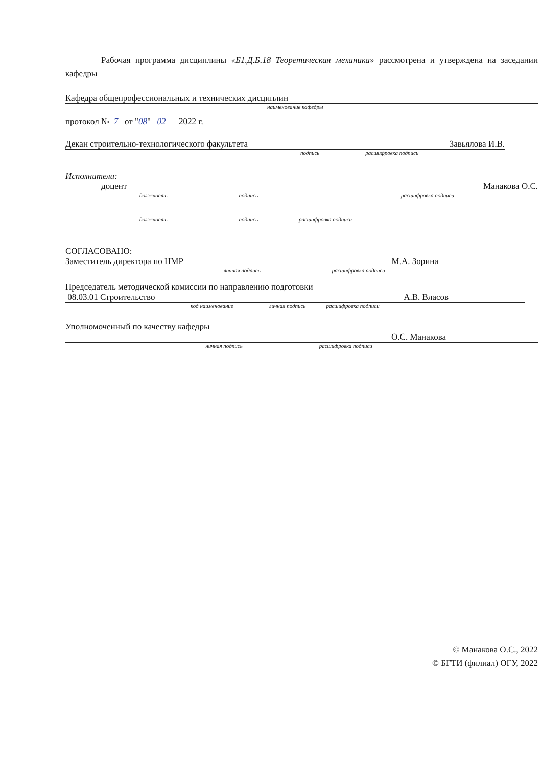Рабочая программа дисциплины «Б1.Д.Б.18 Теоретическая механика» рассмотрена и утверждена на заседании кафедры
Кафедра общепрофессиональных и технических дисциплин
наименование кафедры
протокол № 7 от "08" 02 2022 г.
Декан строительно-технологического факультета Завьялова И.В.
подпись расшифровка подписи
Исполнители:
доцент Манакова О.С.
должность подпись расшифровка подписи
должность подпись расшифровка подписи
СОГЛАСОВАНО:
Заместитель директора по НМР М.А. Зорина
личная подпись расшифровка подписи
Председатель методической комиссии по направлению подготовки
08.03.01 Строительство А.В. Власов
код наименование личная подпись расшифровка подписи
Уполномоченный по качеству кафедры
О.С. Манакова
личная подпись расшифровка подписи
© Манакова О.С., 2022
© БГТИ (филиал) ОГУ, 2022